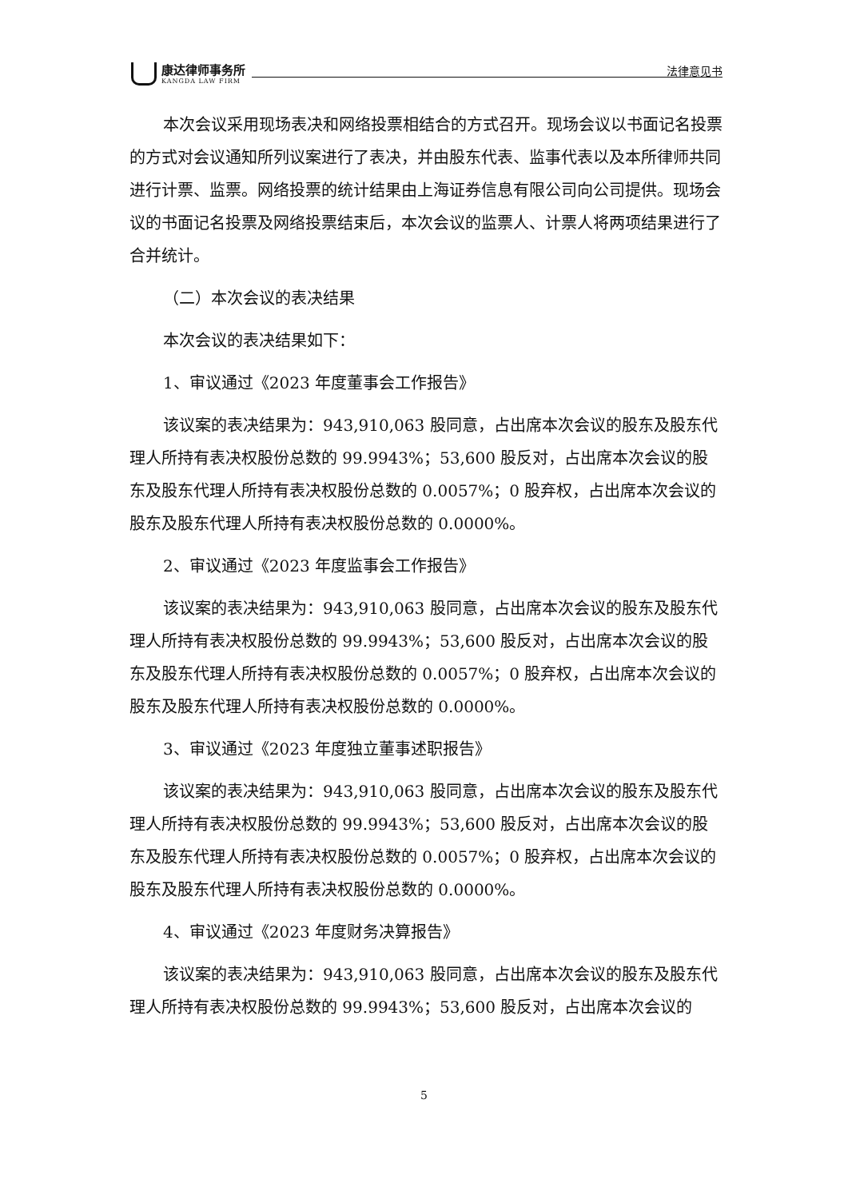康达律师事务所
KANGDA LAW FIRM
法律意见书
本次会议采用现场表决和网络投票相结合的方式召开。现场会议以书面记名投票的方式对会议通知所列议案进行了表决，并由股东代表、监事代表以及本所律师共同进行计票、监票。网络投票的统计结果由上海证券信息有限公司向公司提供。现场会议的书面记名投票及网络投票结束后，本次会议的监票人、计票人将两项结果进行了合并统计。
（二）本次会议的表决结果
本次会议的表决结果如下：
1、审议通过《2023 年度董事会工作报告》
该议案的表决结果为：943,910,063 股同意，占出席本次会议的股东及股东代理人所持有表决权股份总数的 99.9943%；53,600 股反对，占出席本次会议的股东及股东代理人所持有表决权股份总数的 0.0057%；0 股弃权，占出席本次会议的股东及股东代理人所持有表决权股份总数的 0.0000%。
2、审议通过《2023 年度监事会工作报告》
该议案的表决结果为：943,910,063 股同意，占出席本次会议的股东及股东代理人所持有表决权股份总数的 99.9943%；53,600 股反对，占出席本次会议的股东及股东代理人所持有表决权股份总数的 0.0057%；0 股弃权，占出席本次会议的股东及股东代理人所持有表决权股份总数的 0.0000%。
3、审议通过《2023 年度独立董事述职报告》
该议案的表决结果为：943,910,063 股同意，占出席本次会议的股东及股东代理人所持有表决权股份总数的 99.9943%；53,600 股反对，占出席本次会议的股东及股东代理人所持有表决权股份总数的 0.0057%；0 股弃权，占出席本次会议的股东及股东代理人所持有表决权股份总数的 0.0000%。
4、审议通过《2023 年度财务决算报告》
该议案的表决结果为：943,910,063 股同意，占出席本次会议的股东及股东代理人所持有表决权股份总数的 99.9943%；53,600 股反对，占出席本次会议的
5